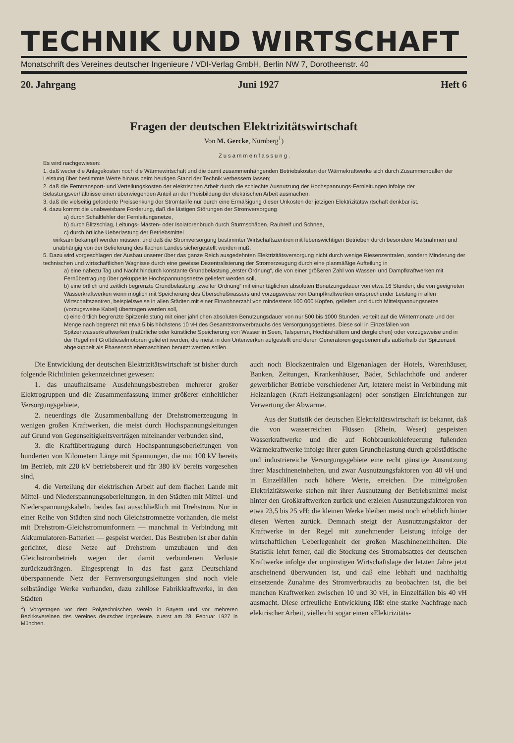TECHNIK UND WIRTSCHAFT
Monatschrift des Vereines deutscher Ingenieure / VDI-Verlag GmbH, Berlin NW 7, Dorotheenstr. 40
20. Jahrgang Juni 1927 Heft 6
Fragen der deutschen Elektrizitätswirtschaft
Von M. Gercke, Nürnberg<sup>1</sup>)
Zusammenfassung.
Es wird nachgewiesen:
1. daß weder die Anlagekosten noch die Wärmewirtschaft und die damit zusammenhängenden Betriebskosten der Wärmekraftwerke sich durch Zusammenballen der Leistung über bestimmte Werte hinaus beim heutigen Stand der Technik verbessern lassen;
2. daß die Ferntransport- und Verteilungskosten der elektrischen Arbeit durch die schlechte Ausnutzung der Hochspannungs-Fernleitungen infolge der Belastungsverhältnisse einen überwiegenden Anteil an der Preisbildung der elektrischen Arbeit ausmachen;
3. daß die vielseitig geforderte Preissenkung der Stromtarife nur durch eine Ermäßigung dieser Unkosten der jetzigen Elektrizitätswirtschaft denkbar ist.
4. dazu kommt die unabweisbare Forderung, daß die lästigen Störungen der Stromversorgung
a) durch Schaltfehler der Fernleitungsnetze,
b) durch Blitzschlag, Leitungs- Masten- oder Isolatorenbruch durch Sturmschäden, Rauhreif und Schnee,
c) durch örtliche Ueberlastung der Betriebsmittel
wirksam bekämpft werden müssen, und daß die Stromversorgung bestimmter Wirtschaftszentren mit lebenswichtigen Betrieben durch besondere Maßnahmen und unabhängig von der Belieferung des flachen Landes sichergestellt werden muß.
5. Dazu wird vorgeschlagen der Ausbau unserer über das ganze Reich ausgedehnten Elektrizitätsversorgung nicht durch wenige Riesenzentralen, sondern Minderung der technischen und wirtschaftlichen Wagnisse durch eine gewisse Dezentralisierung der Stromerzeugung durch eine planmäßige Aufteilung in
a) eine nahezu Tag und Nacht hindurch konstante Grundbelastung „erster Ordnung“, die von einer größeren Zahl von Wasser- und Dampfkraftwerken mit Fernübertragung über gekuppelte Hochspannungsnetze geliefert werden soll,
b) eine örtlich und zeitlich begrenzte Grundbelastung „zweiter Ordnung“ mit einer täglichen absoluten Benutzungsdauer von etwa 16 Stunden, die von geeigneten Wasserkraftwerken wenn möglich mit Speicherung des Überschußwassers und vorzugsweise von Dampfkraftwerken entsprechender Leistung in allen Wirtschaftszentren, beispielsweise in allen Städten mit einer Einwohnerzahl von mindestens 100 000 Köpfen, geliefert und durch Mittelspannungsnetze (vorzugsweise Kabel) übertragen werden soll,
c) eine örtlich begrenzte Spitzenleistung mit einer jährlichen absoluten Benutzungsdauer von nur 500 bis 1000 Stunden, verteilt auf die Wintermonate und der Menge nach begrenzt mit etwa 5 bis höchstens 10 vH des Gesamtstromverbrauchs des Versorgungsgebietes. Diese soll in Einzelfällen von Spitzenwasserkraftwerken (natürliche oder künstliche Speicherung von Wasser in Seen, Talsperren, Hochbehältern und dergleichen) oder vorzugsweise und in der Regel mit Großdieselmotoren geliefert werden, die meist in den Unterwerken aufgestellt und deren Generatoren gegebenenfalls außerhalb der Spitzenzeit abgekuppelt als Phasenschiebemaschinen benutzt werden sollen.
Die Entwicklung der deutschen Elektrizitätswirtschaft ist bisher durch folgende Richtlinien gekennzeichnet gewesen:
1. das unaufhaltsame Ausdehnungsbestreben mehrerer großer Elektrogruppen und die Zusammenfassung immer größerer einheitlicher Versorgungsgebiete,
2. neuerdings die Zusammenballung der Drehstromerzeugung in wenigen großen Kraftwerken, die meist durch Hochspannungsleitungen auf Grund von Gegenseitigkeitsverträgen miteinander verbunden sind,
3. die Kraftübertragung durch Hochspannungsoberleitungen von hunderten von Kilometern Länge mit Spannungen, die mit 100 kV bereits im Betrieb, mit 220 kV betriebsbereit und für 380 kV bereits vorgesehen sind,
4. die Verteilung der elektrischen Arbeit auf dem flachen Lande mit Mittel- und Niederspannungsoberleitungen, in den Städten mit Mittel- und Niederspannungskabeln, beides fast ausschließlich mit Drehstrom. Nur in einer Reihe von Städten sind noch Gleichstromnetze vorhanden, die meist mit Drehstrom-Gleichstromumformern — manchmal in Verbindung mit Akkumulatoren-Batterien — gespeist werden. Das Bestreben ist aber dahin gerichtet, diese Netze auf Drehstrom umzubauen und den Gleichstrombetrieb wegen der damit verbundenen Verluste zurückzudrängen. Eingesprengt in das fast ganz Deutschland überspannende Netz der Fernversorgungsleitungen sind noch viele selbständige Werke vorhanden, dazu zahllose Fabrikkraftwerke, in den Städten
<sup>1</sup>) Vorgetragen vor dem Polytechnischen Verein in Bayern und vor mehreren Bezirksvereinen des Vereines deutscher Ingenieure, zuerst am 28. Februar 1927 in München.
auch noch Blockzentralen und Eigenanlagen der Hotels, Warenhäuser, Banken, Zeitungen, Krankenhäuser, Bäder, Schlachthöfe und anderer gewerblicher Betriebe verschiedener Art, letztere meist in Verbindung mit Heizanlagen (Kraft-Heizungsanlagen) oder sonstigen Einrichtungen zur Verwertung der Abwärme.
Aus der Statistik der deutschen Elektrizitätswirtschaft ist bekannt, daß die von wasserreichen Flüssen (Rhein, Weser) gespeisten Wasserkraftwerke und die auf Rohbraunkohlefeuerung fußenden Wärmekraftwerke infolge ihrer guten Grundbelastung durch großstädtische und industriereiche Versorgungsgebiete eine recht günstige Ausnutzung ihrer Maschineneinheiten, und zwar Ausnutzungsfaktoren von 40 vH und in Einzelfällen noch höhere Werte, erreichen. Die mittelgroßen Elektrizitätswerke stehen mit ihrer Ausnutzung der Betriebsmittel meist hinter den Großkraftwerken zurück und erzielen Ausnutzungsfaktoren von etwa 23,5 bis 25 vH; die kleinen Werke bleiben meist noch erheblich hinter diesen Werten zurück. Demnach steigt der Ausnutzungsfaktor der Kraftwerke in der Regel mit zunehmender Leistung infolge der wirtschaftlichen Ueberlegenheit der großen Maschineneinheiten. Die Statistik lehrt ferner, daß die Stockung des Stromabsatzes der deutschen Kraftwerke infolge der ungünstigen Wirtschaftslage der letzten Jahre jetzt anscheinend überwunden ist, und daß eine lebhaft und nachhaltig einsetzende Zunahme des Stromverbrauchs zu beobachten ist, die bei manchen Kraftwerken zwischen 10 und 30 vH, in Einzelfällen bis 40 vH ausmacht. Diese erfreuliche Entwicklung läßt eine starke Nachfrage nach elektrischer Arbeit, vielleicht sogar einen »Elektrizitäts-